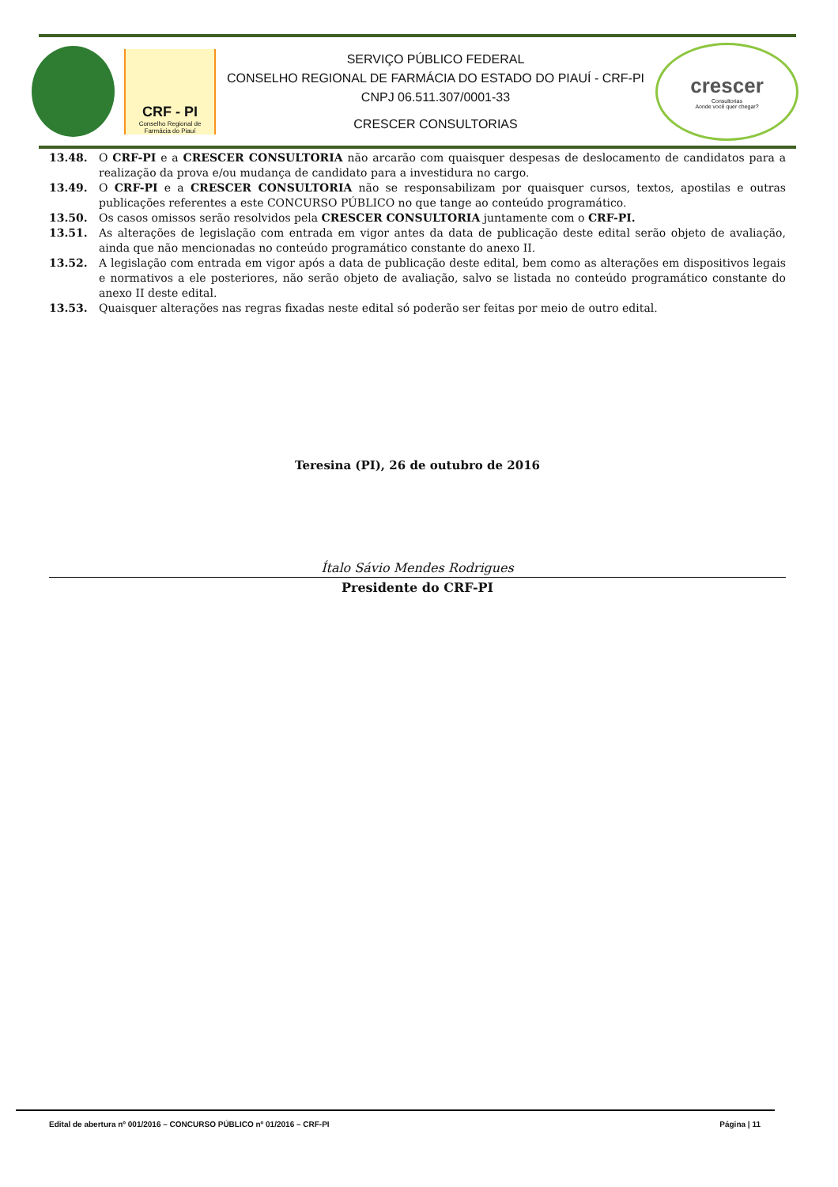CRF - PI
Conselho Regional de Farmácia do Piauí
SERVIÇO PÚBLICO FEDERAL
CONSELHO REGIONAL DE FARMÁCIA DO ESTADO DO PIAUÍ - CRF-PI
CNPJ 06.511.307/0001-33
CRESCER CONSULTORIAS
crescer
Consultorias
Aonde você quer chegar?
13.48. O CRF-PI e a CRESCER CONSULTORIA não arcarão com quaisquer despesas de deslocamento de candidatos para a realização da prova e/ou mudança de candidato para a investidura no cargo.
13.49. O CRF-PI e a CRESCER CONSULTORIA não se responsabilizam por quaisquer cursos, textos, apostilas e outras publicações referentes a este CONCURSO PÚBLICO no que tange ao conteúdo programático.
13.50. Os casos omissos serão resolvidos pela CRESCER CONSULTORIA juntamente com o CRF-PI.
13.51. As alterações de legislação com entrada em vigor antes da data de publicação deste edital serão objeto de avaliação, ainda que não mencionadas no conteúdo programático constante do anexo II.
13.52. A legislação com entrada em vigor após a data de publicação deste edital, bem como as alterações em dispositivos legais e normativos a ele posteriores, não serão objeto de avaliação, salvo se listada no conteúdo programático constante do anexo II deste edital.
13.53. Quaisquer alterações nas regras fixadas neste edital só poderão ser feitas por meio de outro edital.
Teresina (PI), 26 de outubro de 2016
Ítalo Sávio Mendes Rodrigues
Presidente do CRF-PI
Edital de abertura nº 001/2016 – CONCURSO PÚBLICO nº 01/2016 – CRF-PI Página | 11